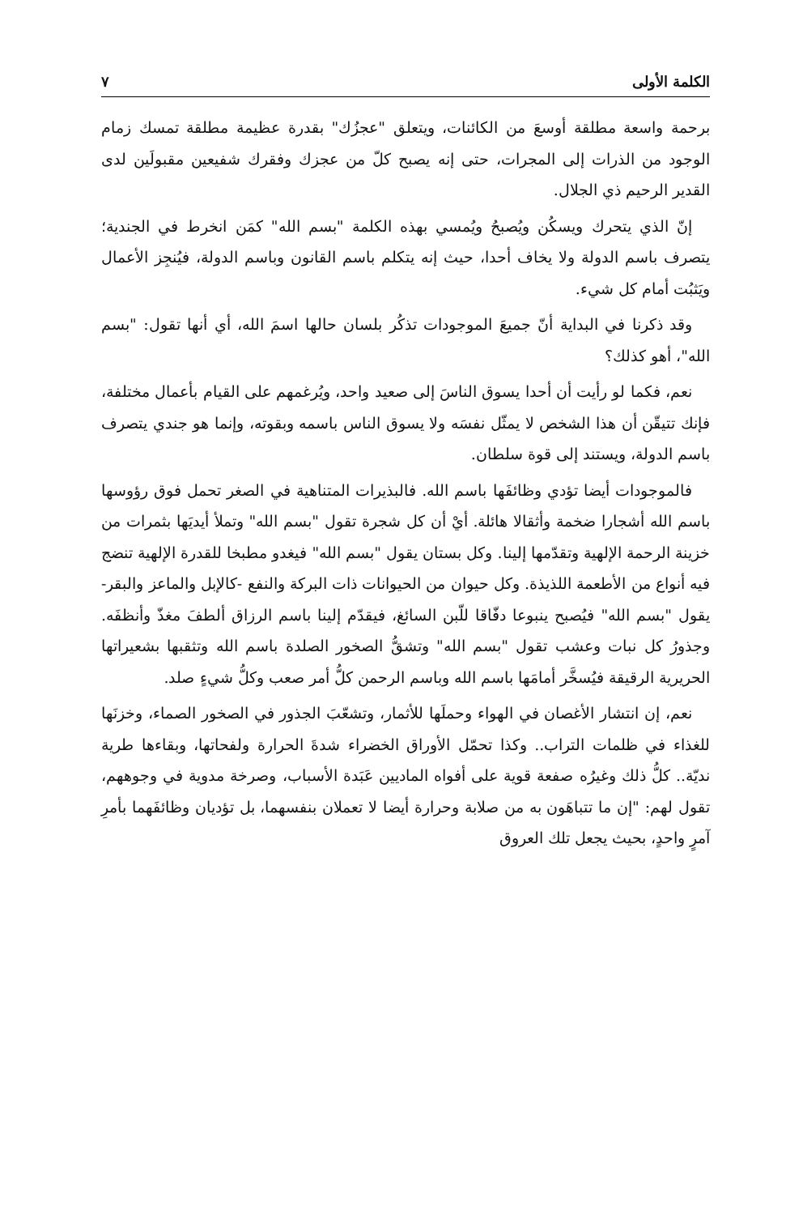الكلمة الأولى ٧
برحمة واسعة مطلقة أوسعَ من الكائنات، ويتعلق "عجزُك" بقدرة عظيمة مطلقة تمسك زمام الوجود من الذرات إلى المجرات، حتى إنه يصبح كلّ من عجزك وفقرك شفيعين مقبولَين لدى القدير الرحيم ذي الجلال.
إنّ الذي يتحرك ويسكُن ويُصبحُ ويُمسي بهذه الكلمة "بسم الله" كمَن انخرط في الجندية؛ يتصرف باسم الدولة ولا يخاف أحدا، حيث إنه يتكلم باسم القانون وباسم الدولة، فيُنجِز الأعمال ويَثبُت أمام كل شيء.
وقد ذكرنا في البداية أنّ جميعَ الموجودات تذكُر بلسان حالها اسمَ الله، أي أنها تقول: "بسم الله"، أهو كذلك؟
نعم، فكما لو رأيت أن أحدا يسوق الناسَ إلى صعيد واحد، ويُرغمهم على القيام بأعمال مختلفة، فإنك تتيقّن أن هذا الشخص لا يمثّل نفسَه ولا يسوق الناس باسمه وبقوته، وإنما هو جندي يتصرف باسم الدولة، ويستند إلى قوة سلطان.
فالموجودات أيضا تؤدي وظائفَها باسم الله. فالبذيرات المتناهية في الصغر تحمل فوق رؤوسها باسم الله أشجارا ضخمة وأثقالا هائلة. أيْ أن كل شجرة تقول "بسم الله" وتملأ أيديَها بثمرات من خزينة الرحمة الإلهية وتقدّمها إلينا. وكل بستان يقول "بسم الله" فيغدو مطبخا للقدرة الإلهية تنضج فيه أنواع من الأطعمة اللذيذة. وكل حيوان من الحيوانات ذات البركة والنفع -كالإبل والماعز والبقر- يقول "بسم الله" فيُصبح ينبوعا دفّاقا للّبن السائغ، فيقدّم إلينا باسم الرزاق ألطفَ مغذّ وأنظفَه. وجذورُ كل نبات وعشب تقول "بسم الله" وتشقُّ الصخور الصلدة باسم الله وتثقبها بشعيراتها الحريرية الرقيقة فيُسخَّر أمامَها باسم الله وباسم الرحمن كلُّ أمر صعب وكلُّ شيءٍ صلد.
نعم، إن انتشار الأغصان في الهواء وحملَها للأثمار، وتشعّبَ الجذور في الصخور الصماء، وخزنَها للغذاء في ظلمات التراب.. وكذا تحمّل الأوراق الخضراء شدةَ الحرارة ولفحاتها، وبقاءها طرية نديّة.. كلُّ ذلك وغيرُه صفعة قوية على أفواه الماديين عَبَدة الأسباب، وصرخة مدوية في وجوههم، تقول لهم: "إن ما تتباهَون به من صلابة وحرارة أيضا لا تعملان بنفسهما، بل تؤديان وظائفَهما بأمرِ آمرٍ واحدٍ، بحيث يجعل تلك العروق